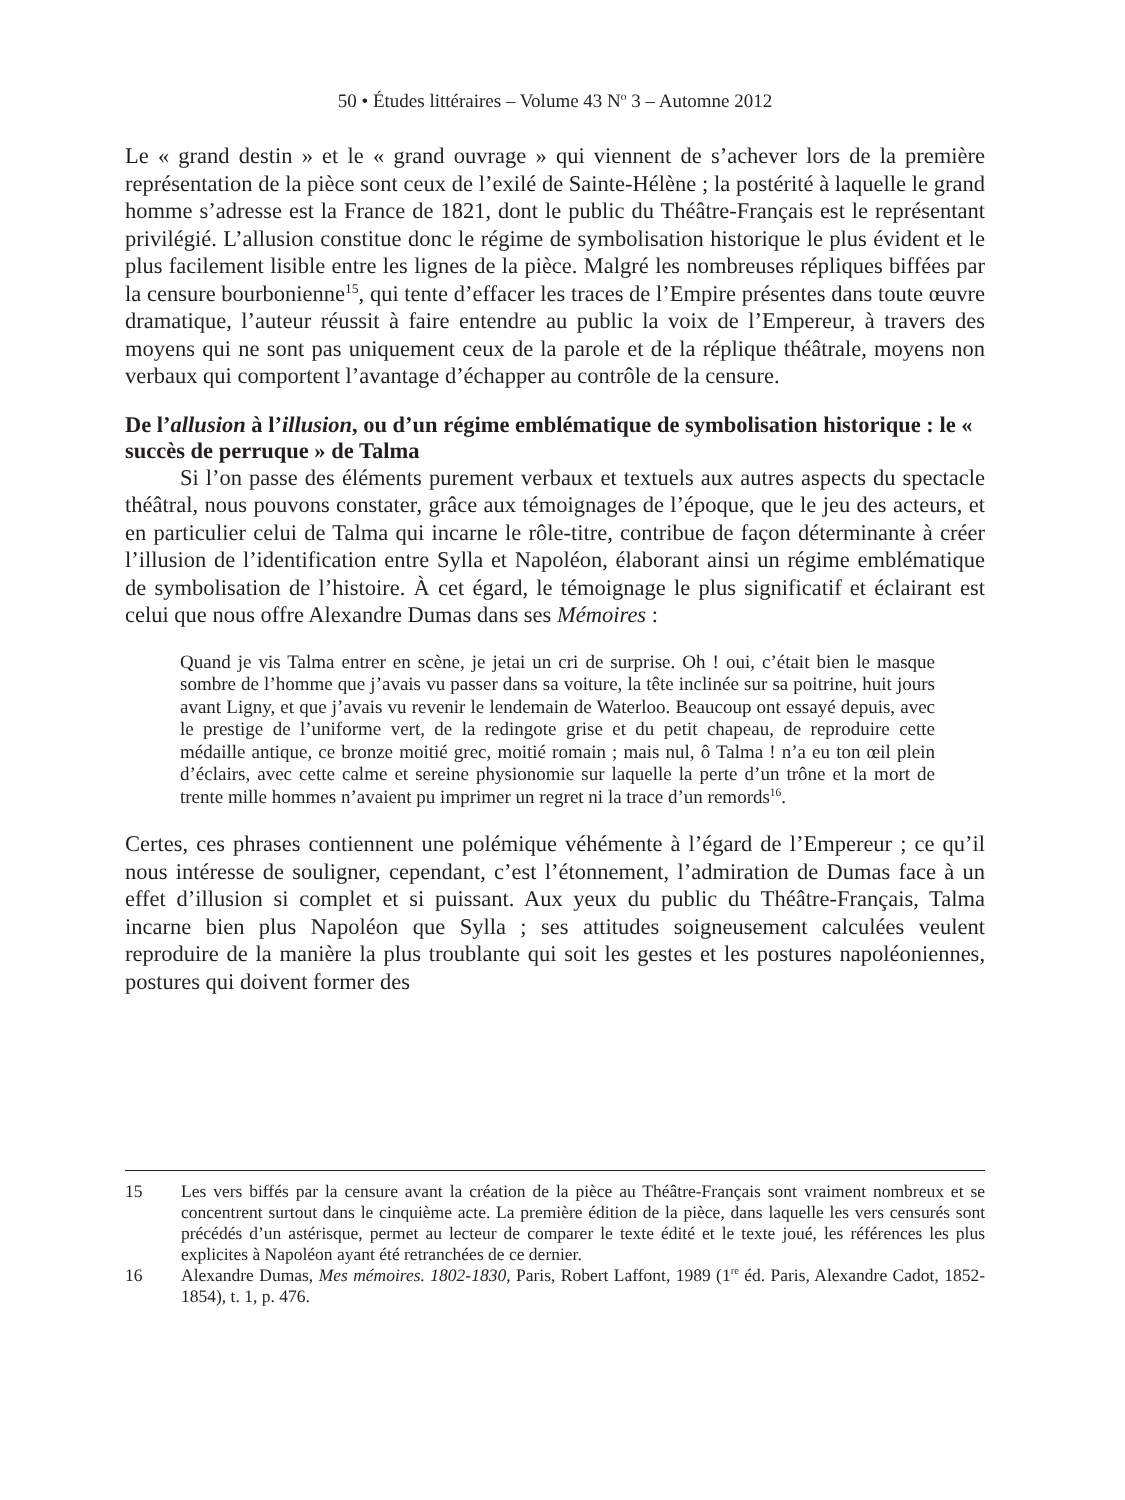50 • Études littéraires – Volume 43 N<sup>o</sup> 3 – Automne 2012
Le « grand destin » et le « grand ouvrage » qui viennent de s’achever lors de la première représentation de la pièce sont ceux de l’exilé de Sainte-Hélène ; la postérité à laquelle le grand homme s’adresse est la France de 1821, dont le public du Théâtre-Français est le représentant privilégié. L’allusion constitue donc le régime de symbolisation historique le plus évident et le plus facilement lisible entre les lignes de la pièce. Malgré les nombreuses répliques biffées par la censure bourbonienne<sup>15</sup>, qui tente d’effacer les traces de l’Empire présentes dans toute œuvre dramatique, l’auteur réussit à faire entendre au public la voix de l’Empereur, à travers des moyens qui ne sont pas uniquement ceux de la parole et de la réplique théâtrale, moyens non verbaux qui comportent l’avantage d’échapper au contrôle de la censure.
De l’allusion à l’illusion, ou d’un régime emblématique de symbolisation historique : le « succès de perruque » de Talma
Si l’on passe des éléments purement verbaux et textuels aux autres aspects du spectacle théâtral, nous pouvons constater, grâce aux témoignages de l’époque, que le jeu des acteurs, et en particulier celui de Talma qui incarne le rôle-titre, contribue de façon déterminante à créer l’illusion de l’identification entre Sylla et Napoléon, élaborant ainsi un régime emblématique de symbolisation de l’histoire. À cet égard, le témoignage le plus significatif et éclairant est celui que nous offre Alexandre Dumas dans ses Mémoires :
Quand je vis Talma entrer en scène, je jetai un cri de surprise. Oh ! oui, c’était bien le masque sombre de l’homme que j’avais vu passer dans sa voiture, la tête inclinée sur sa poitrine, huit jours avant Ligny, et que j’avais vu revenir le lendemain de Waterloo. Beaucoup ont essayé depuis, avec le prestige de l’uniforme vert, de la redingote grise et du petit chapeau, de reproduire cette médaille antique, ce bronze moitié grec, moitié romain ; mais nul, ô Talma ! n’a eu ton œil plein d’éclairs, avec cette calme et sereine physionomie sur laquelle la perte d’un trône et la mort de trente mille hommes n’avaient pu imprimer un regret ni la trace d’un remords<sup>16</sup>.
Certes, ces phrases contiennent une polémique véhémente à l’égard de l’Empereur ; ce qu’il nous intéresse de souligner, cependant, c’est l’étonnement, l’admiration de Dumas face à un effet d’illusion si complet et si puissant. Aux yeux du public du Théâtre-Français, Talma incarne bien plus Napoléon que Sylla ; ses attitudes soigneusement calculées veulent reproduire de la manière la plus troublante qui soit les gestes et les postures napoléoniennes, postures qui doivent former des
15 Les vers biffés par la censure avant la création de la pièce au Théâtre-Français sont vraiment nombreux et se concentrent surtout dans le cinquième acte. La première édition de la pièce, dans laquelle les vers censurés sont précédés d’un astérisque, permet au lecteur de comparer le texte édité et le texte joué, les références les plus explicites à Napoléon ayant été retranchées de ce dernier.
16 Alexandre Dumas, Mes mémoires. 1802-1830, Paris, Robert Laffont, 1989 (1<sup>re</sup> éd. Paris, Alexandre Cadot, 1852-1854), t. 1, p. 476.